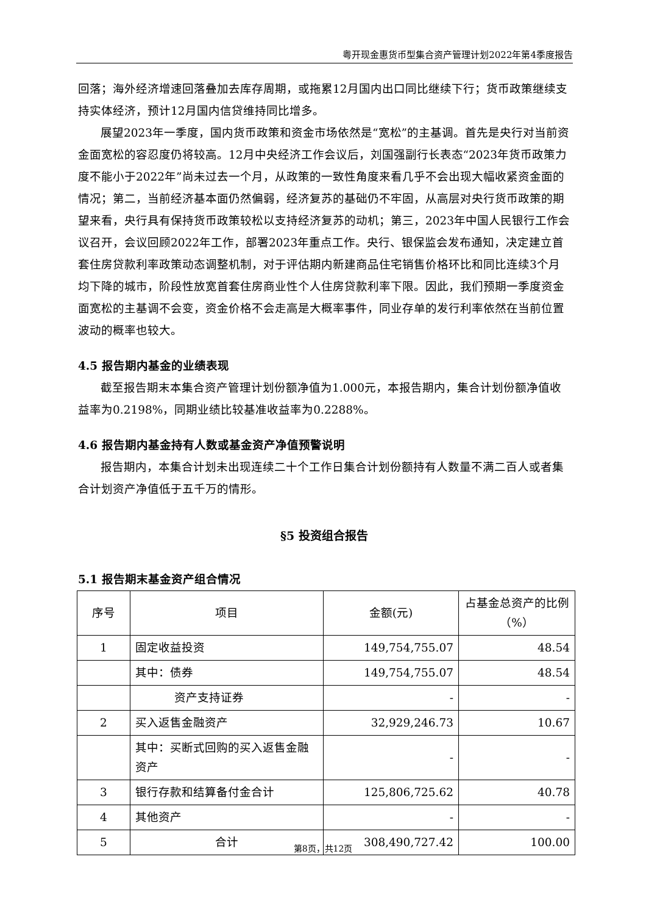粤开现金惠货币型集合资产管理计划2022年第4季度报告
回落；海外经济增速回落叠加去库存周期，或拖累12月国内出口同比继续下行；货币政策继续支持实体经济，预计12月国内信贷维持同比增多。
展望2023年一季度，国内货币政策和资金市场依然是“宽松”的主基调。首先是央行对当前资金面宽松的容忍度仍将较高。12月中央经济工作会议后，刘国强副行长表态“2023年货币政策力度不能小于2022年”尚未过去一个月，从政策的一致性角度来看几乎不会出现大幅收紧资金面的情况；第二，当前经济基本面仍然偏弱，经济复苏的基础仍不牢固，从高层对央行货币政策的期望来看，央行具有保持货币政策较松以支持经济复苏的动机；第三，2023年中国人民银行工作会议召开，会议回顾2022年工作，部署2023年重点工作。央行、银保监会发布通知，决定建立首套住房贷款利率政策动态调整机制，对于评估期内新建商品住宅销售价格环比和同比连续3个月均下降的城市，阶段性放宽首套住房商业性个人住房贷款利率下限。因此，我们预期一季度资金面宽松的主基调不会变，资金价格不会走高是大概率事件，同业存单的发行利率依然在当前位置波动的概率也较大。
4.5 报告期内基金的业绩表现
截至报告期末本集合资产管理计划份额净值为1.000元，本报告期内，集合计划份额净值收益率为0.2198%，同期业绩比较基准收益率为0.2288%。
4.6 报告期内基金持有人数或基金资产净值预警说明
报告期内，本集合计划未出现连续二十个工作日集合计划份额持有人数量不满二百人或者集合计划资产净值低于五千万的情形。
§5 投资组合报告
5.1 报告期末基金资产组合情况
| 序号 | 项目 | 金额(元) | 占基金总资产的比例（%） |
| --- | --- | --- | --- |
| 1 | 固定收益投资 | 149,754,755.07 | 48.54 |
| | 其中：债券 | 149,754,755.07 | 48.54 |
| | 资产支持证券 | - | - |
| 2 | 买入返售金融资产 | 32,929,246.73 | 10.67 |
| | 其中：买断式回购的买入返售金融资产 | - | - |
| 3 | 银行存款和结算备付金合计 | 125,806,725.62 | 40.78 |
| 4 | 其他资产 | - | - |
| 5 | 合计 | 308,490,727.42 | 100.00 |
第8页，共12页